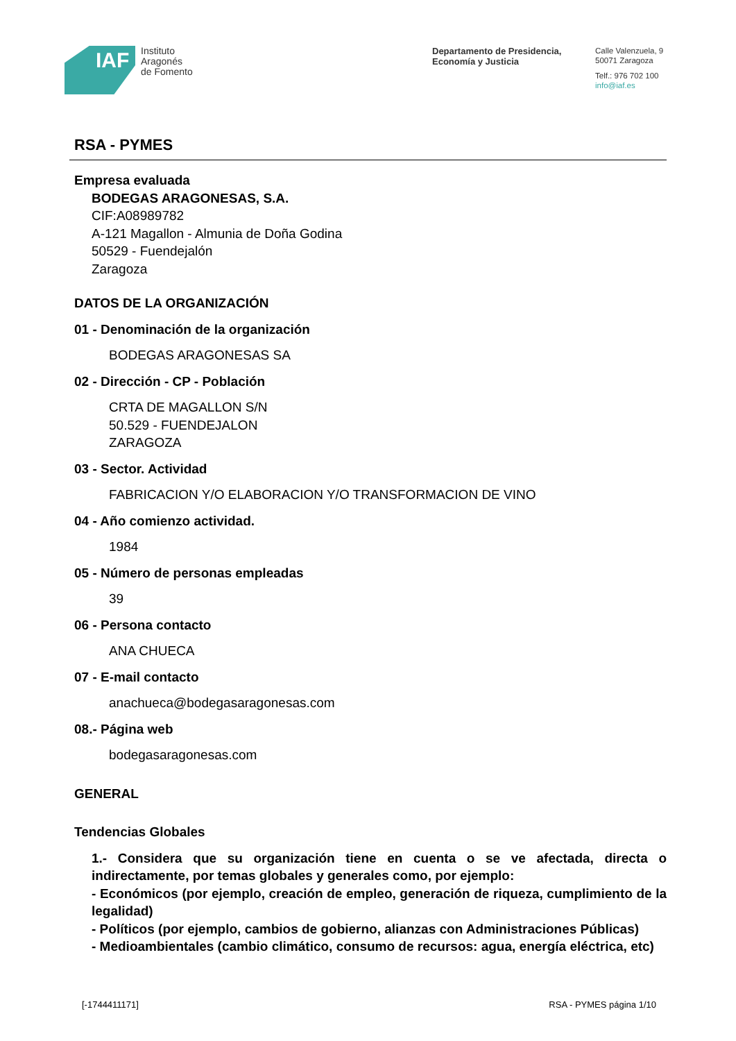IAF
Instituto
Aragonés
de Fomento
Departamento de Presidencia,
Economía y Justicia
Calle Valenzuela, 9
50071 Zaragoza
Telf.: 976 702 100
info@iaf.es
RSA - PYMES
Empresa evaluada
BODEGAS ARAGONESAS, S.A.
CIF:A08989782
A-121 Magallon - Almunia de Doña Godina
50529 - Fuendejalón
Zaragoza
DATOS DE LA ORGANIZACIÓN
01 - Denominación de la organización
BODEGAS ARAGONESAS SA
02 - Dirección - CP - Población
CRTA DE MAGALLON S/N
50.529 - FUENDEJALON
ZARAGOZA
03 - Sector. Actividad
FABRICACION Y/O ELABORACION Y/O TRANSFORMACION DE VINO
04 - Año comienzo actividad.
1984
05 - Número de personas empleadas
39
06 - Persona contacto
ANA CHUECA
07 - E-mail contacto
anachueca@bodegasaragonesas.com
08.- Página web
bodegasaragonesas.com
GENERAL
Tendencias Globales
1.- Considera que su organización tiene en cuenta o se ve afectada, directa o indirectamente, por temas globales y generales como, por ejemplo:
- Económicos (por ejemplo, creación de empleo, generación de riqueza, cumplimiento de la legalidad)
- Políticos (por ejemplo, cambios de gobierno, alianzas con Administraciones Públicas)
- Medioambientales (cambio climático, consumo de recursos: agua, energía eléctrica, etc)
[-1744411171] RSA - PYMES página 1/10